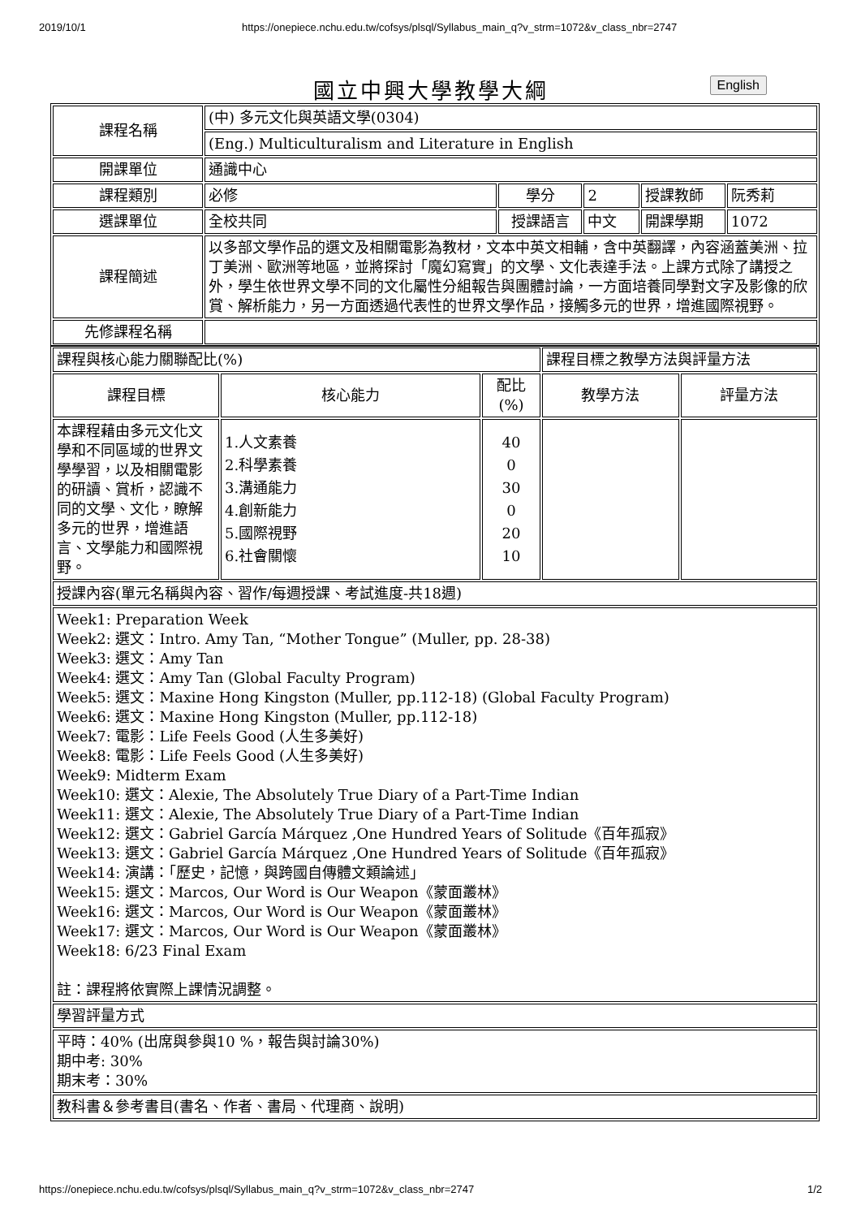2019/10/1 https://onepiece.nchu.edu.tw/cofsys/plsql/Syllabus_main_q?v_strm=1072&v_class_nbr=2747
國立中興大學教學大綱 English
| 課程名稱 | (中) 多元文化與英語文學(0304) | | | | |
| | (Eng.) Multiculturalism and Literature in English | | | | |
| 開課單位 | 通識中心 | | | | |
| 課程類別 | 必修 | 學分 | 2 | 授課教師 | 阮秀莉 |
| 選課單位 | 全校共同 | 授課語言 | 中文 | 開課學期 | 1072 |
| 課程簡述 | 以多部文學作品的選文及相關電影為教材，文本中英文相輔，含中英翻譯，內容涵蓋美洲、拉丁美洲、歐洲等地區，並將探討「魔幻寫實」的文學、文化表達手法。上課方式除了講授之外，學生依世界文學不同的文化屬性分組報告與團體討論，一方面培養同學對文字及影像的欣賞、解析能力，另一方面透過代表性的世界文學作品，接觸多元的世界，增進國際視野。 | | | | |
| 先修課程名稱 | | | | | |
| 課程與核心能力關聯配比(%) | | | 課程目標之教學方法與評量方法 | |
| 課程目標 | 核心能力 | 配比 (%) | 教學方法 | 評量方法 |
| 本課程藉由多元文化文學和不同區域的世界文學學習，以及相關電影的研讀、賞析，認識不同的文學、文化，瞭解多元的世界，增進語言、文學能力和國際視野。 | 1.人文素養 2.科學素養 3.溝通能力 4.創新能力 5.國際視野 6.社會關懷 | 40 0 30 0 20 10 | | |
| 授課內容(單元名稱與內容、習作/每週授課、考試進度-共18週) | | | | |
| Week1: Preparation Week Week2: 選文：Intro. Amy Tan, “Mother Tongue” (Muller, pp. 28-38) Week3: 選文：Amy Tan Week4: 選文：Amy Tan (Global Faculty Program) Week5: 選文：Maxine Hong Kingston (Muller, pp.112-18) (Global Faculty Program) Week6: 選文：Maxine Hong Kingston (Muller, pp.112-18) Week7: 電影：Life Feels Good (人生多美好) Week8: 電影：Life Feels Good (人生多美好) Week9: Midterm Exam Week10: 選文：Alexie, The Absolutely True Diary of a Part-Time Indian Week11: 選文：Alexie, The Absolutely True Diary of a Part-Time Indian Week12: 選文：Gabriel García Márquez ,One Hundred Years of Solitude《百年孤寂》 Week13: 選文：Gabriel García Márquez ,One Hundred Years of Solitude《百年孤寂》 Week14: 演講：「歷史，記憶，與跨國自傳體文類論述」 Week15: 選文：Marcos, Our Word is Our Weapon《蒙面叢林》 Week16: 選文：Marcos, Our Word is Our Weapon《蒙面叢林》 Week17: 選文：Marcos, Our Word is Our Weapon《蒙面叢林》 Week18: 6/23 Final Exam 註：課程將依實際上課情況調整。 | | | | |
| 學習評量方式 | | | | |
| 平時：40% (出席與參與10 %，報告與討論30%) 期中考: 30% 期末考：30% | | | | |
| 教科書＆參考書目(書名、作者、書局、代理商、說明) | | | | |
https://onepiece.nchu.edu.tw/cofsys/plsql/Syllabus_main_q?v_strm=1072&v_class_nbr=2747 1/2